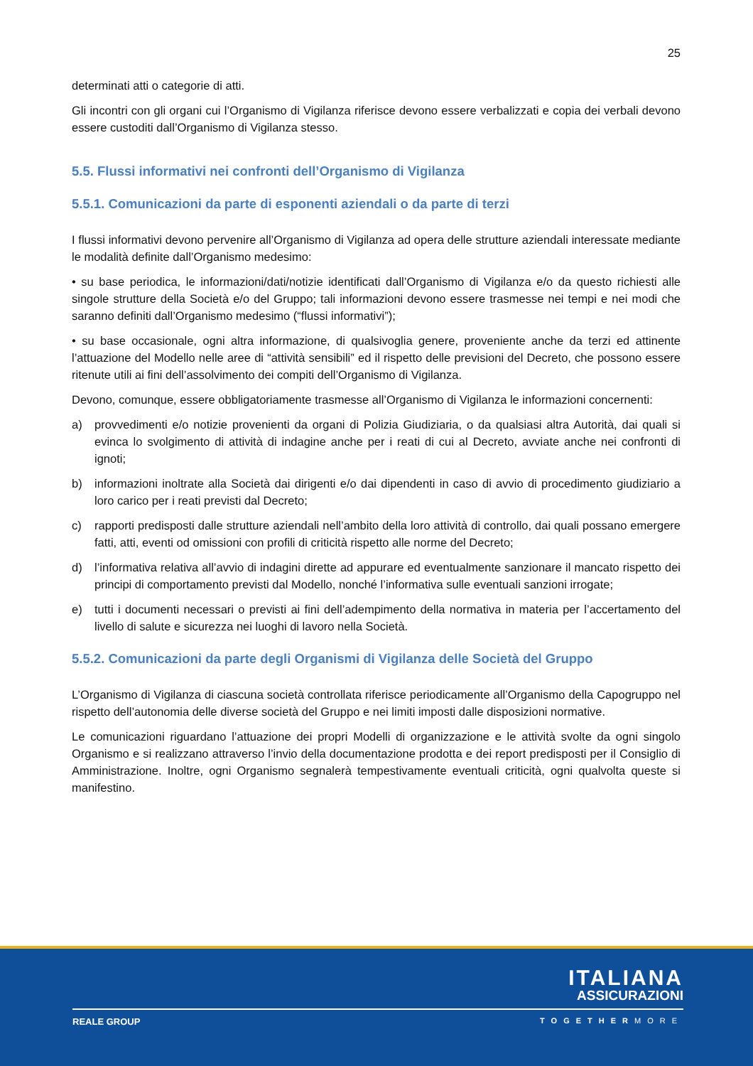25
determinati atti o categorie di atti.
Gli incontri con gli organi cui l’Organismo di Vigilanza riferisce devono essere verbalizzati e copia dei verbali devono essere custoditi dall’Organismo di Vigilanza stesso.
5.5. Flussi informativi nei confronti dell’Organismo di Vigilanza
5.5.1. Comunicazioni da parte di esponenti aziendali o da parte di terzi
I flussi informativi devono pervenire all’Organismo di Vigilanza ad opera delle strutture aziendali interessate mediante le modalità definite dall’Organismo medesimo:
• su base periodica, le informazioni/dati/notizie identificati dall’Organismo di Vigilanza e/o da questo richiesti alle singole strutture della Società e/o del Gruppo; tali informazioni devono essere trasmesse nei tempi e nei modi che saranno definiti dall’Organismo medesimo (“flussi informativi”);
• su base occasionale, ogni altra informazione, di qualsivoglia genere, proveniente anche da terzi ed attinente l’attuazione del Modello nelle aree di “attività sensibili” ed il rispetto delle previsioni del Decreto, che possono essere ritenute utili ai fini dell’assolvimento dei compiti dell’Organismo di Vigilanza.
Devono, comunque, essere obbligatoriamente trasmesse all’Organismo di Vigilanza le informazioni concernenti:
a) provvedimenti e/o notizie provenienti da organi di Polizia Giudiziaria, o da qualsiasi altra Autorità, dai quali si evinca lo svolgimento di attività di indagine anche per i reati di cui al Decreto, avviate anche nei confronti di ignoti;
b) informazioni inoltrate alla Società dai dirigenti e/o dai dipendenti in caso di avvio di procedimento giudiziario a loro carico per i reati previsti dal Decreto;
c) rapporti predisposti dalle strutture aziendali nell’ambito della loro attività di controllo, dai quali possano emergere fatti, atti, eventi od omissioni con profili di criticità rispetto alle norme del Decreto;
d) l’informativa relativa all’avvio di indagini dirette ad appurare ed eventualmente sanzionare il mancato rispetto dei principi di comportamento previsti dal Modello, nonché l’informativa sulle eventuali sanzioni irrogate;
e) tutti i documenti necessari o previsti ai fini dell’adempimento della normativa in materia per l’accertamento del livello di salute e sicurezza nei luoghi di lavoro nella Società.
5.5.2. Comunicazioni da parte degli Organismi di Vigilanza delle Società del Gruppo
L’Organismo di Vigilanza di ciascuna società controllata riferisce periodicamente all’Organismo della Capogruppo nel rispetto dell’autonomia delle diverse società del Gruppo e nei limiti imposti dalle disposizioni normative.
Le comunicazioni riguardano l’attuazione dei propri Modelli di organizzazione e le attività svolte da ogni singolo Organismo e si realizzano attraverso l’invio della documentazione prodotta e dei report predisposti per il Consiglio di Amministrazione. Inoltre, ogni Organismo segnalerà tempestivamente eventuali criticità, ogni qualvolta queste si manifestino.
ITALIANA
ASSICURAZIONI
REALE GROUP TOGETHERMORE